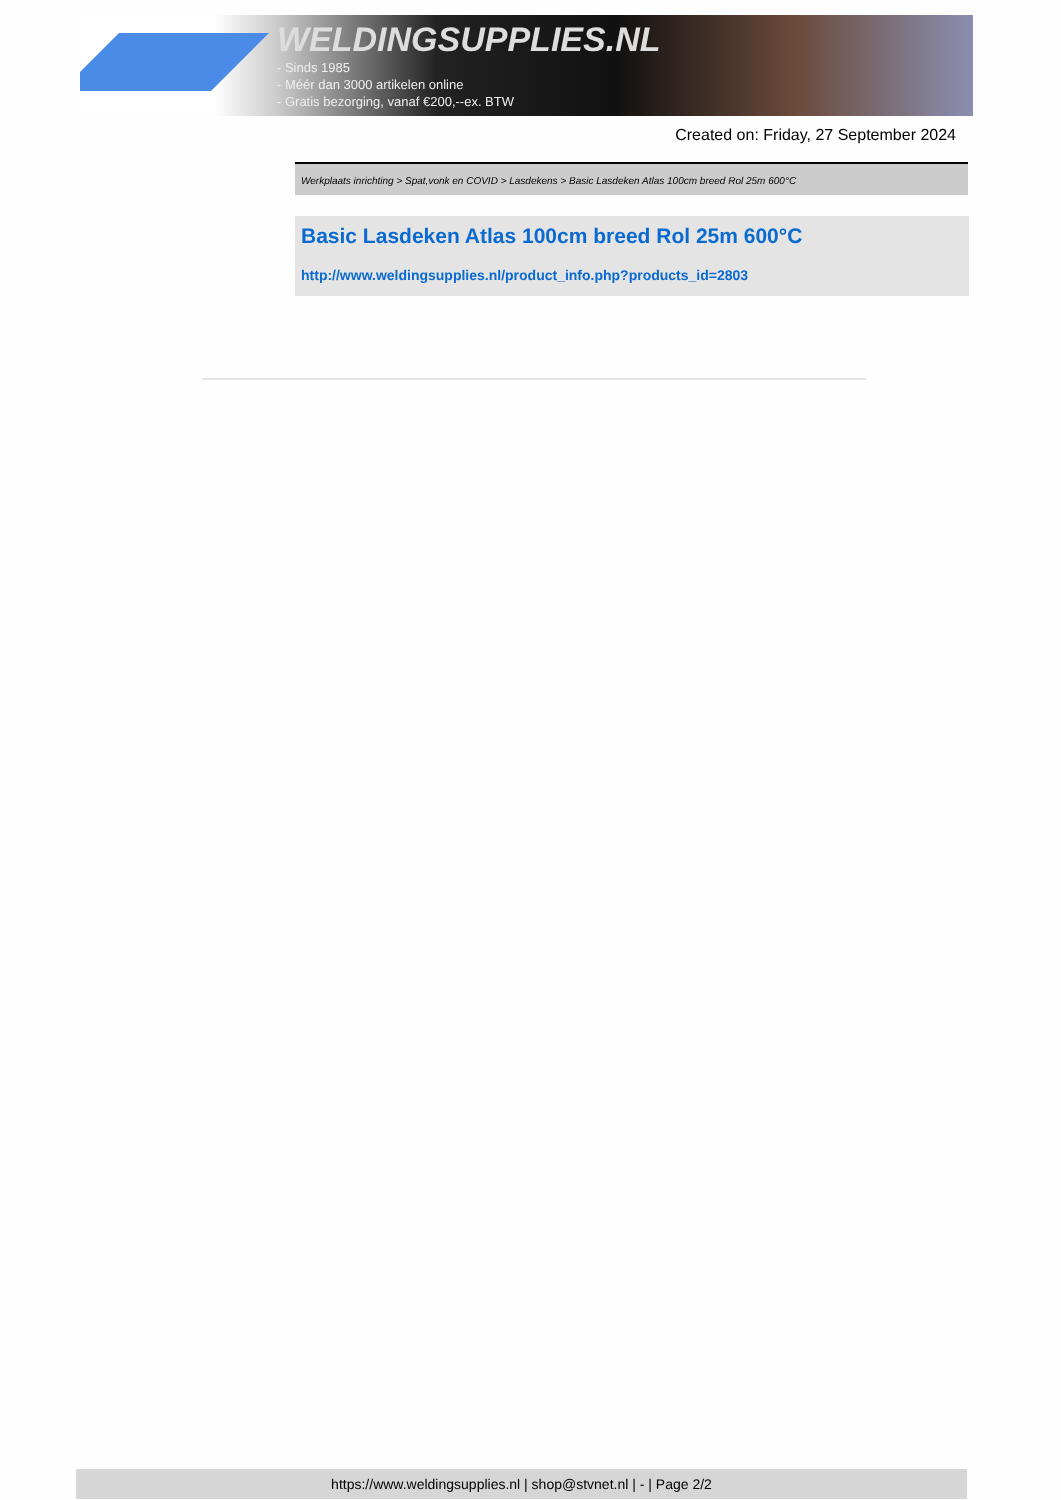WELDINGSUPPLIES.NL
- Sinds 1985
- Méér dan 3000 artikelen online
- Gratis bezorging, vanaf €200,--ex. BTW
Created on: Friday, 27 September 2024
Werkplaats inrichting > Spat,vonk en COVID > Lasdekens > Basic Lasdeken Atlas 100cm breed Rol 25m 600°C
Basic Lasdeken Atlas 100cm breed Rol 25m 600°C
http://www.weldingsupplies.nl/product_info.php?products_id=2803
https://www.weldingsupplies.nl | shop@stvnet.nl | - | Page 2/2